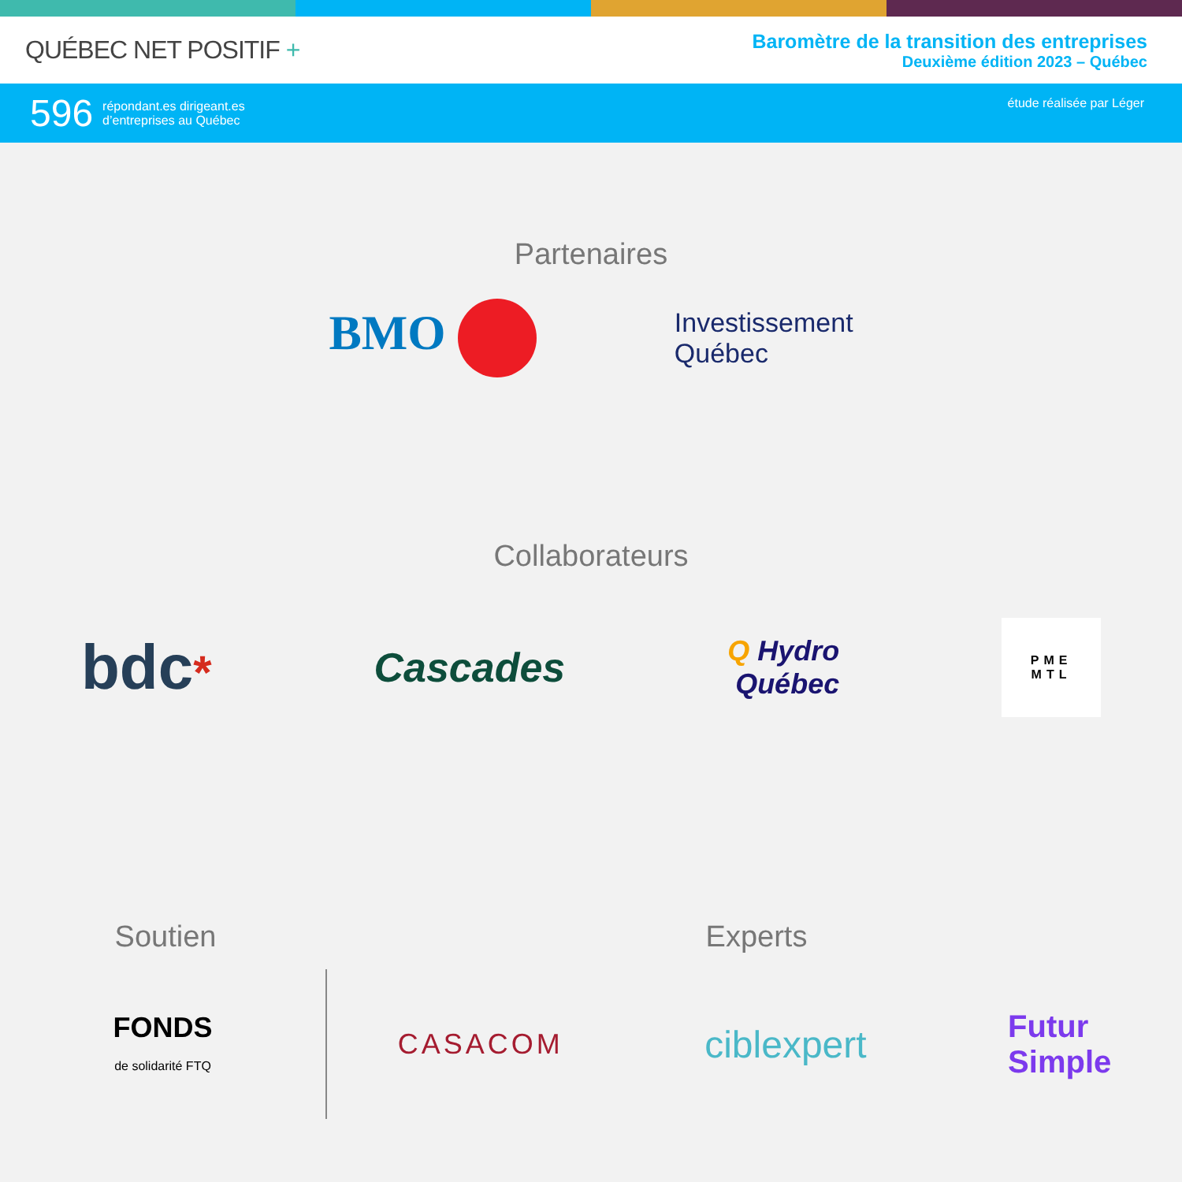QUÉBEC NET POSITIF +
Baromètre de la transition des entreprises
Deuxième édition 2023 – Québec
596 répondant.es dirigeant.es
d’entreprises au Québec
étude réalisée par Léger
Partenaires
BMO
Investissement
Québec
Collaborateurs
bdc*
Cascades
Q Hydro
Québec
PME
MTL
Soutien Experts
FONDS
de solidarité FTQ
CASACOM ciblexpert Futur
Simple